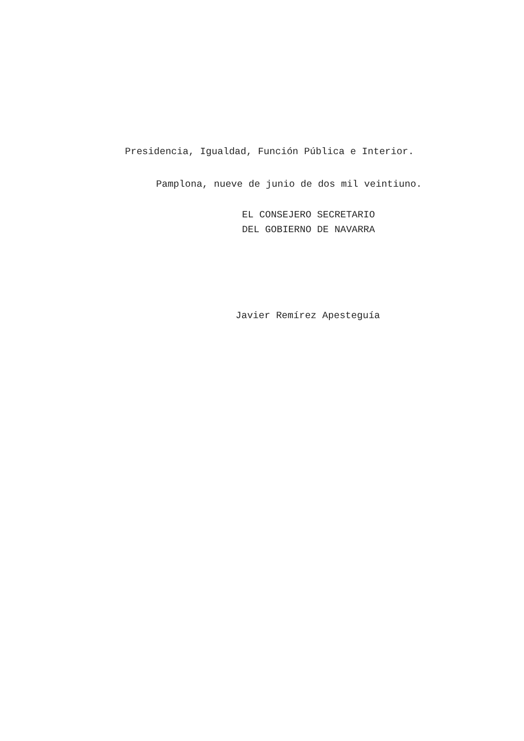Presidencia, Igualdad, Función Pública e Interior.
Pamplona, nueve de junio de dos mil veintiuno.
EL CONSEJERO SECRETARIO
DEL GOBIERNO DE NAVARRA
Javier Remírez Apesteguía